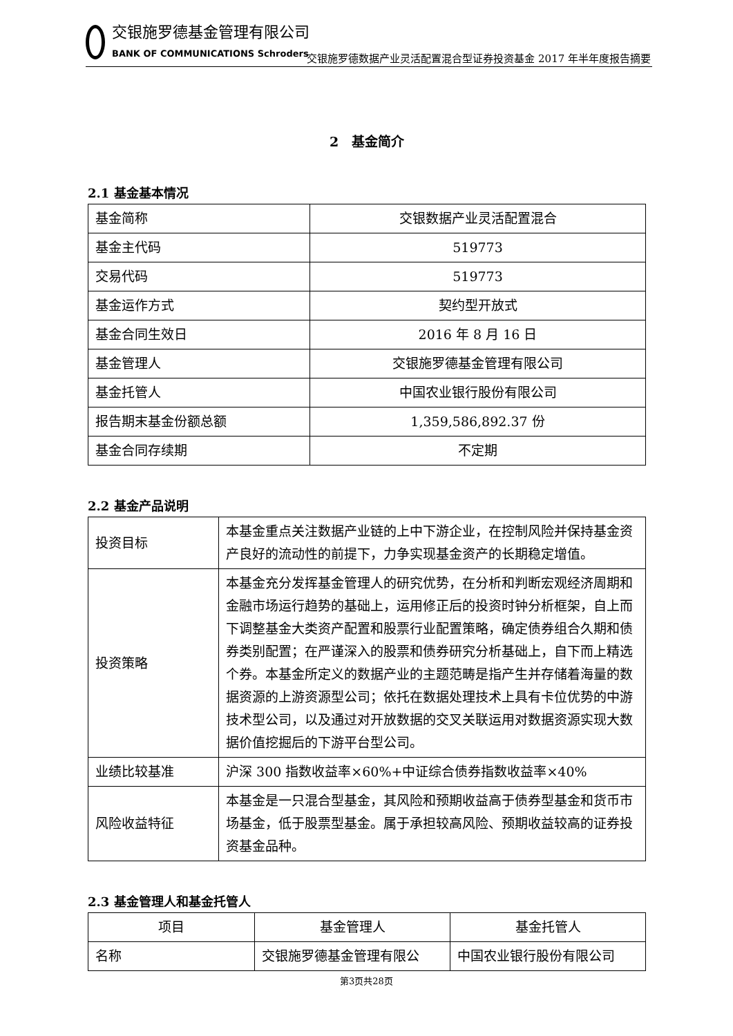交银施罗德基金管理有限公司
BANK OF COMMUNICATIONS Schroders
交银施罗德数据产业灵活配置混合型证券投资基金 2017 年半年度报告摘要
2　基金简介
2.1 基金基本情况
| 基金简称 | 交银数据产业灵活配置混合 |
| 基金主代码 | 519773 |
| 交易代码 | 519773 |
| 基金运作方式 | 契约型开放式 |
| 基金合同生效日 | 2016 年 8 月 16 日 |
| 基金管理人 | 交银施罗德基金管理有限公司 |
| 基金托管人 | 中国农业银行股份有限公司 |
| 报告期末基金份额总额 | 1,359,586,892.37 份 |
| 基金合同存续期 | 不定期 |
2.2 基金产品说明
| 投资目标 | 本基金重点关注数据产业链的上中下游企业，在控制风险并保持基金资产良好的流动性的前提下，力争实现基金资产的长期稳定增值。 |
| 投资策略 | 本基金充分发挥基金管理人的研究优势，在分析和判断宏观经济周期和金融市场运行趋势的基础上，运用修正后的投资时钟分析框架，自上而下调整基金大类资产配置和股票行业配置策略，确定债券组合久期和债券类别配置；在严谨深入的股票和债券研究分析基础上，自下而上精选个券。本基金所定义的数据产业的主题范畴是指产生并存储着海量的数据资源的上游资源型公司；依托在数据处理技术上具有卡位优势的中游技术型公司，以及通过对开放数据的交叉关联运用对数据资源实现大数据价值挖掘后的下游平台型公司。 |
| 业绩比较基准 | 沪深 300 指数收益率×60%+中证综合债券指数收益率×40% |
| 风险收益特征 | 本基金是一只混合型基金，其风险和预期收益高于债券型基金和货币市场基金，低于股票型基金。属于承担较高风险、预期收益较高的证券投资基金品种。 |
2.3 基金管理人和基金托管人
| 项目 | 基金管理人 | 基金托管人 |
| --- | --- | --- |
| 名称 | 交银施罗德基金管理有限公 | 中国农业银行股份有限公司 |
第3页共28页